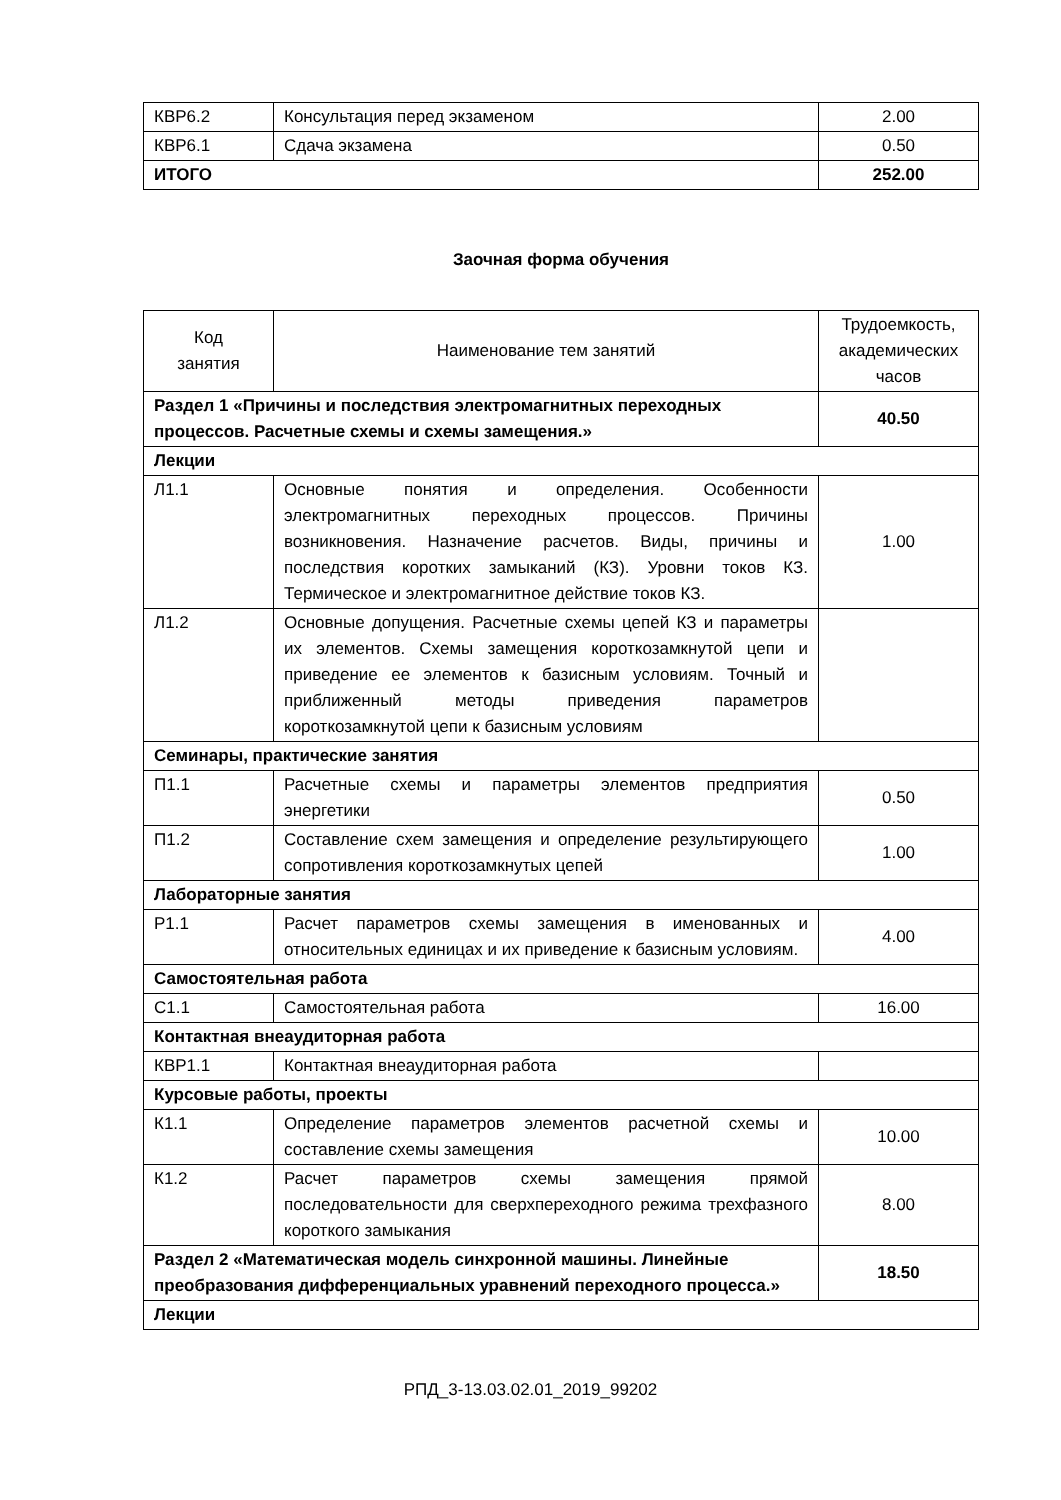| КВР6.2 | Консультация перед экзаменом | 2.00 |
| КВР6.1 | Сдача экзамена | 0.50 |
| ИТОГО | | 252.00 |
Заочная форма обучения
| Код занятия | Наименование тем занятий | Трудоемкость, академических часов |
| --- | --- | --- |
| Раздел 1 «Причины и последствия электромагнитных переходных процессов. Расчетные схемы и схемы замещения.» | | 40.50 |
| Лекции | | |
| Л1.1 | Основные понятия и определения. Особенности электромагнитных переходных процессов. Причины возникновения. Назначение расчетов. Виды, причины и последствия коротких замыканий (КЗ). Уровни токов КЗ. Термическое и электромагнитное действие токов КЗ. | 1.00 |
| Л1.2 | Основные допущения. Расчетные схемы цепей КЗ и параметры их элементов. Схемы замещения короткозамкнутой цепи и приведение ее элементов к базисным условиям. Точный и приближенный методы приведения параметров короткозамкнутой цепи к базисным условиям | |
| Семинары, практические занятия | | |
| П1.1 | Расчетные схемы и параметры элементов предприятия энергетики | 0.50 |
| П1.2 | Составление схем замещения и определение результирующего сопротивления короткозамкнутых цепей | 1.00 |
| Лабораторные занятия | | |
| Р1.1 | Расчет параметров схемы замещения в именованных и относительных единицах и их приведение к базисным условиям. | 4.00 |
| Самостоятельная работа | | |
| С1.1 | Самостоятельная работа | 16.00 |
| Контактная внеаудиторная работа | | |
| КВР1.1 | Контактная внеаудиторная работа | |
| Курсовые работы, проекты | | |
| К1.1 | Определение параметров элементов расчетной схемы и составление схемы замещения | 10.00 |
| К1.2 | Расчет параметров схемы замещения прямой последовательности для сверхпереходного режима трехфазного короткого замыкания | 8.00 |
| Раздел 2 «Математическая модель синхронной машины. Линейные преобразования дифференциальных уравнений переходного процесса.» | | 18.50 |
| Лекции | | |
РПД_3-13.03.02.01_2019_99202